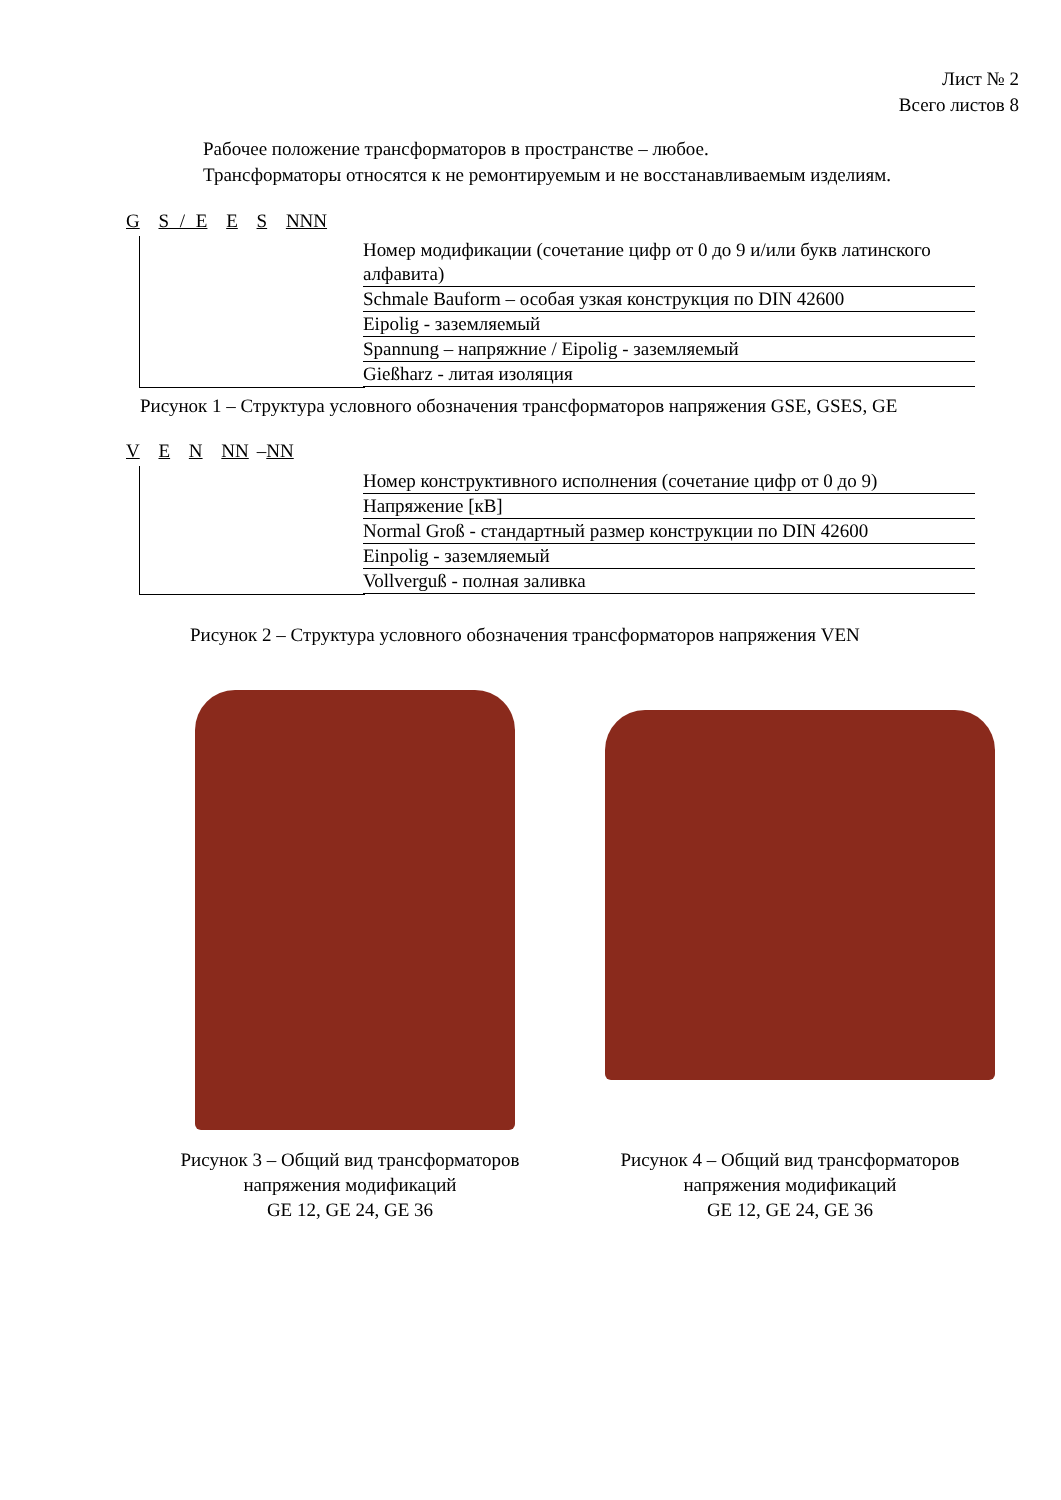Лист № 2
Всего листов 8
Рабочее положение трансформаторов в пространстве – любое.
Трансформаторы относятся к не ремонтируемым и не восстанавливаемым изделиям.
G S / E E S NNN
Номер модификации (сочетание цифр от 0 до 9 и/или букв латинского алфавита)
Schmale Bauform – особая узкая конструкция по DIN 42600
Eipolig - заземляемый
Spannung – напряжние / Eipolig - заземляемый
Gießharz - литая изоляция
Рисунок 1 – Структура условного обозначения трансформаторов напряжения GSE, GSES, GE
V E N NN –NN
Номер конструктивного исполнения (сочетание цифр от 0 до 9)
Напряжение [кВ]
Normal Groß - стандартный размер конструкции по DIN 42600
Einpolig - заземляемый
Vollverguß - полная заливка
Рисунок 2 – Структура условного обозначения трансформаторов напряжения VEN
Рисунок 3 – Общий вид трансформаторов напряжения модификаций
GE 12, GE 24, GE 36
Рисунок 4 – Общий вид трансформаторов напряжения модификаций
GE 12, GE 24, GE 36